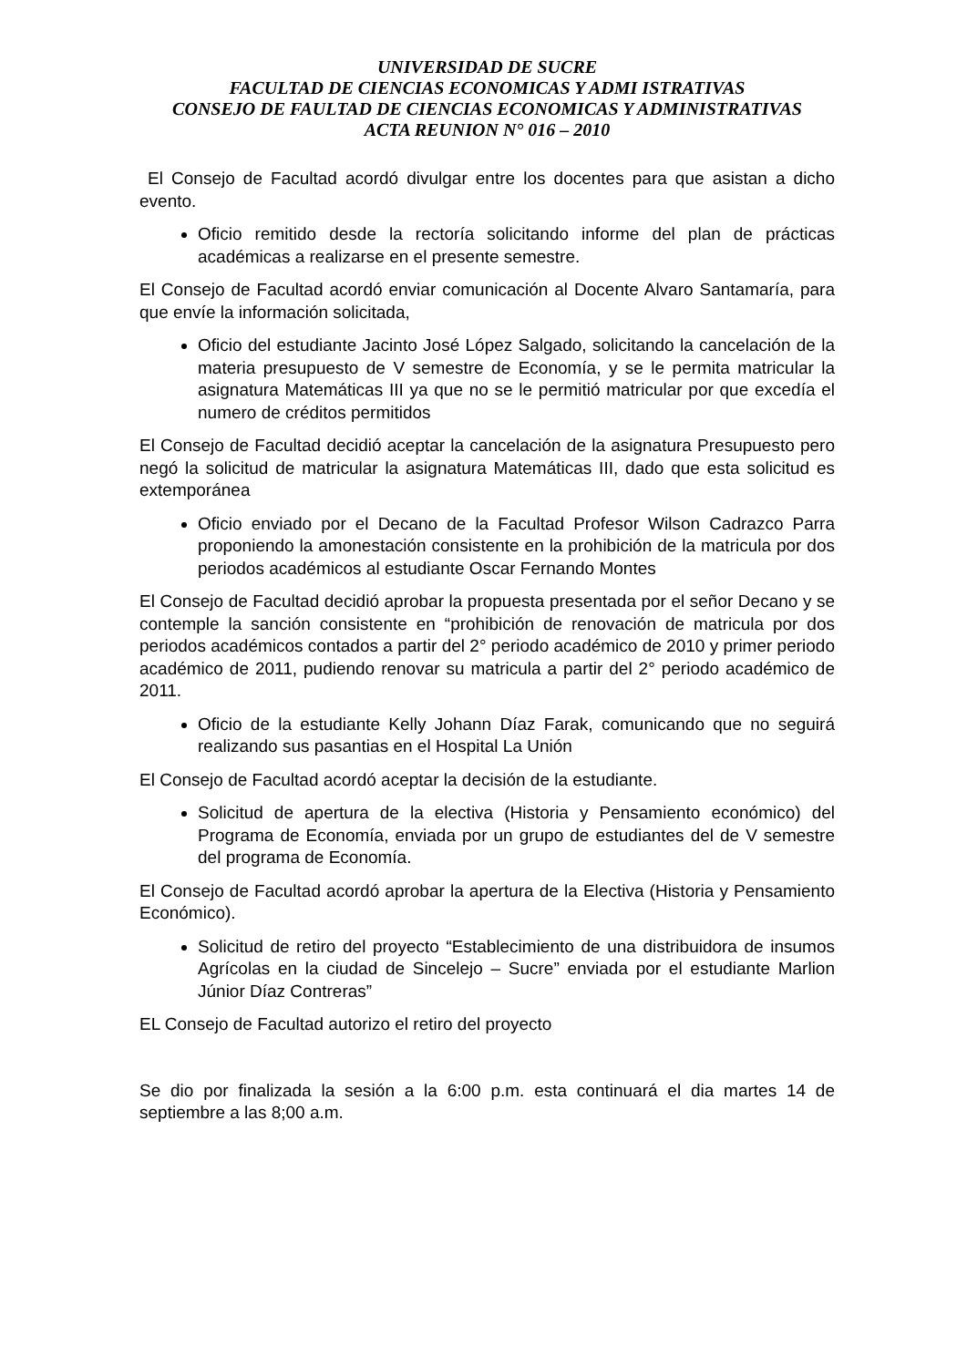UNIVERSIDAD DE SUCRE
FACULTAD DE CIENCIAS ECONOMICAS Y ADMI ISTRATIVAS
CONSEJO DE FAULTAD DE CIENCIAS ECONOMICAS Y ADMINISTRATIVAS
ACTA REUNION N° 016 – 2010
El Consejo de Facultad acordó divulgar entre los docentes para que asistan a dicho evento.
Oficio remitido desde la rectoría solicitando informe del plan de prácticas académicas a realizarse en el presente semestre.
El Consejo de Facultad acordó enviar comunicación al Docente Alvaro Santamaría, para que envíe la información solicitada,
Oficio del estudiante Jacinto José López Salgado, solicitando la cancelación de la materia presupuesto de V semestre de Economía, y se le permita matricular la asignatura Matemáticas III ya que no se le permitió matricular por que excedía el numero de créditos permitidos
El Consejo de Facultad decidió aceptar la cancelación de la asignatura Presupuesto pero negó la solicitud de matricular la asignatura Matemáticas III, dado que esta solicitud es extemporánea
Oficio enviado por el Decano de la Facultad Profesor Wilson Cadrazco Parra proponiendo la amonestación consistente en la prohibición de la matricula por dos periodos académicos al estudiante Oscar Fernando Montes
El Consejo de Facultad decidió aprobar la propuesta presentada por el señor Decano y se contemple la sanción consistente en “prohibición de renovación de matricula por dos periodos académicos contados a partir del 2° periodo académico de 2010 y primer periodo académico de 2011, pudiendo renovar su matricula a partir del 2° periodo académico de 2011.
Oficio de la estudiante Kelly Johann Díaz Farak, comunicando que no seguirá realizando sus pasantias en el Hospital La Unión
El Consejo de Facultad acordó aceptar la decisión de la estudiante.
Solicitud de apertura de la electiva (Historia y Pensamiento económico) del Programa de Economía, enviada por un grupo de estudiantes del de V semestre del programa de Economía.
El Consejo de Facultad acordó aprobar la apertura de la Electiva (Historia y Pensamiento Económico).
Solicitud de retiro del proyecto “Establecimiento de una distribuidora de insumos Agrícolas en la ciudad de Sincelejo – Sucre” enviada por el estudiante Marlion Júnior Díaz Contreras”
EL Consejo de Facultad autorizo el retiro del proyecto
Se dio por finalizada la sesión a la 6:00 p.m. esta continuará el dia martes 14 de septiembre a las 8;00 a.m.